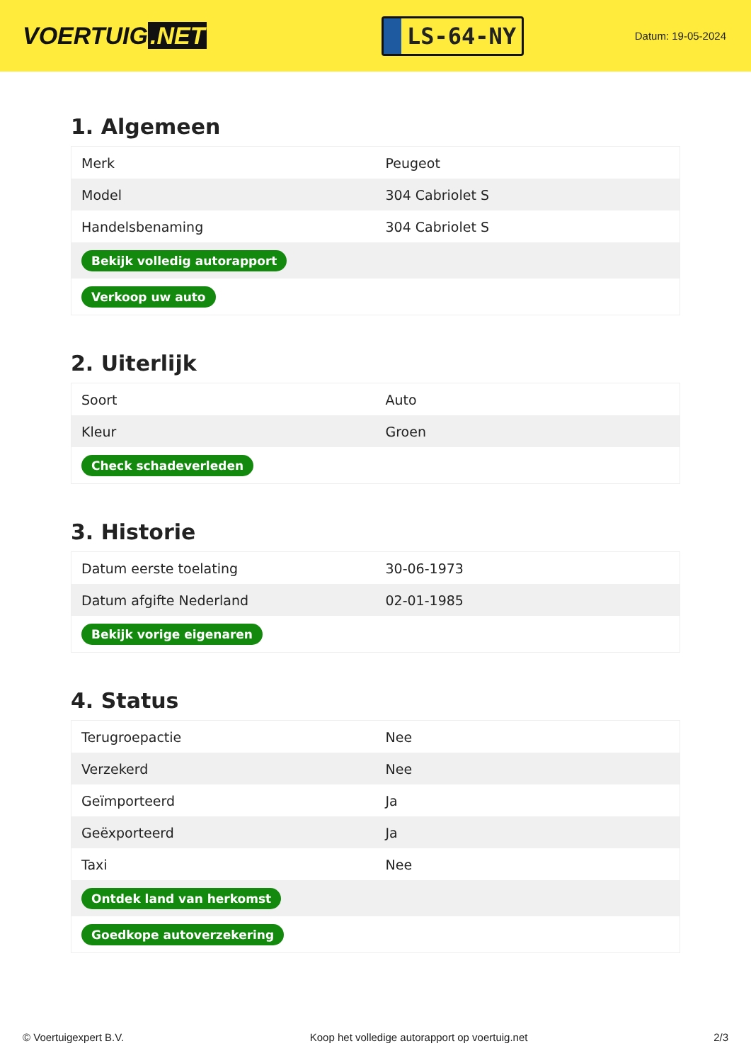VOERTUIG.NET
LS-64-NY
Datum: 19-05-2024
1. Algemeen
| Merk | Peugeot |
| Model | 304 Cabriolet S |
| Handelsbenaming | 304 Cabriolet S |
| Bekijk volledig autorapport | |
| Verkoop uw auto | |
2. Uiterlijk
| Soort | Auto |
| Kleur | Groen |
| Check schadeverleden | |
3. Historie
| Datum eerste toelating | 30-06-1973 |
| Datum afgifte Nederland | 02-01-1985 |
| Bekijk vorige eigenaren | |
4. Status
| Terugroepactie | Nee |
| Verzekerd | Nee |
| Geïmporteerd | Ja |
| Geëxporteerd | Ja |
| Taxi | Nee |
| Ontdek land van herkomst | |
| Goedkope autoverzekering | |
© Voertuigexpert B.V. Koop het volledige autorapport op voertuig.net 2/3